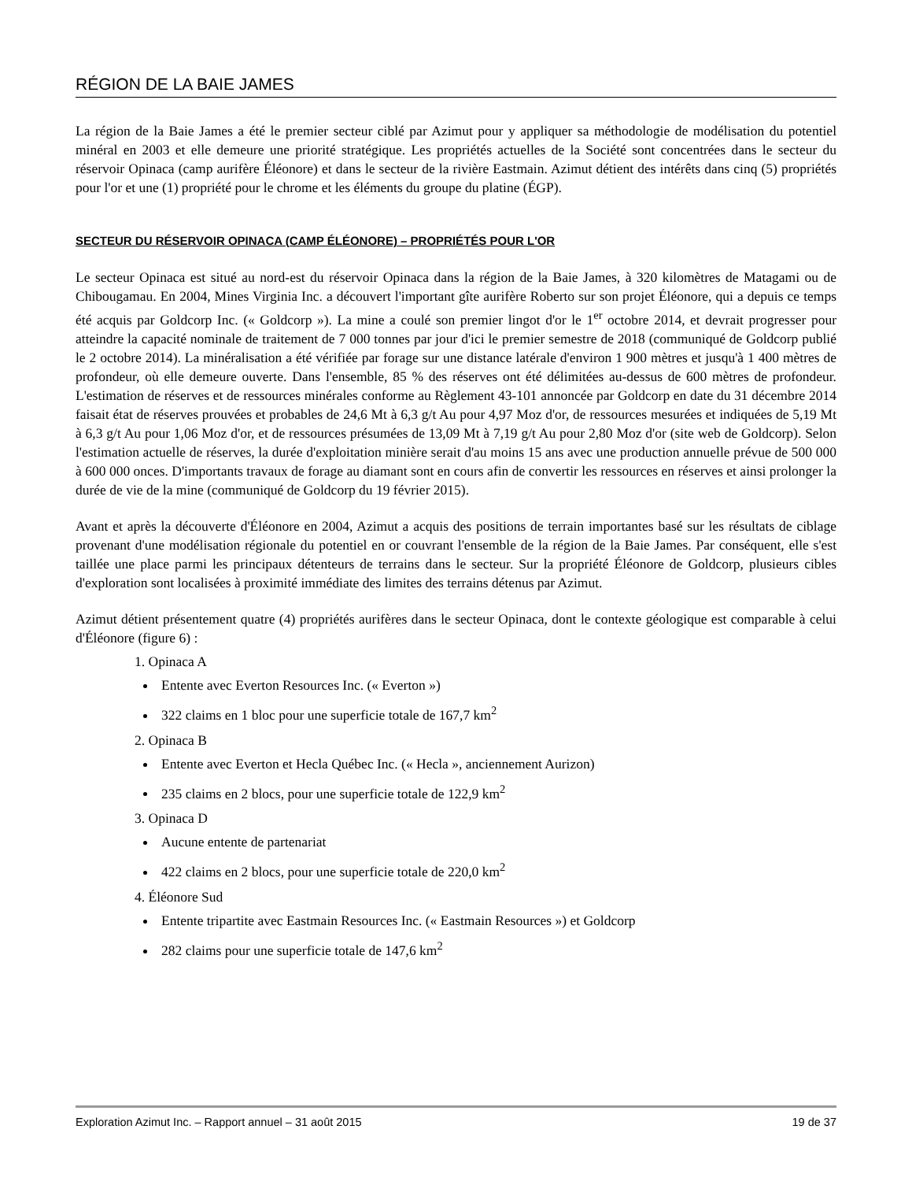RÉGION DE LA BAIE JAMES
La région de la Baie James a été le premier secteur ciblé par Azimut pour y appliquer sa méthodologie de modélisation du potentiel minéral en 2003 et elle demeure une priorité stratégique. Les propriétés actuelles de la Société sont concentrées dans le secteur du réservoir Opinaca (camp aurifère Éléonore) et dans le secteur de la rivière Eastmain. Azimut détient des intérêts dans cinq (5) propriétés pour l'or et une (1) propriété pour le chrome et les éléments du groupe du platine (ÉGP).
SECTEUR DU RÉSERVOIR OPINACA (CAMP ÉLÉONORE) – PROPRIÉTÉS POUR L'OR
Le secteur Opinaca est situé au nord-est du réservoir Opinaca dans la région de la Baie James, à 320 kilomètres de Matagami ou de Chibougamau. En 2004, Mines Virginia Inc. a découvert l'important gîte aurifère Roberto sur son projet Éléonore, qui a depuis ce temps été acquis par Goldcorp Inc. (« Goldcorp »). La mine a coulé son premier lingot d'or le 1<sup>er</sup> octobre 2014, et devrait progresser pour atteindre la capacité nominale de traitement de 7 000 tonnes par jour d'ici le premier semestre de 2018 (communiqué de Goldcorp publié le 2 octobre 2014). La minéralisation a été vérifiée par forage sur une distance latérale d'environ 1 900 mètres et jusqu'à 1 400 mètres de profondeur, où elle demeure ouverte. Dans l'ensemble, 85 % des réserves ont été délimitées au-dessus de 600 mètres de profondeur. L'estimation de réserves et de ressources minérales conforme au Règlement 43-101 annoncée par Goldcorp en date du 31 décembre 2014 faisait état de réserves prouvées et probables de 24,6 Mt à 6,3 g/t Au pour 4,97 Moz d'or, de ressources mesurées et indiquées de 5,19 Mt à 6,3 g/t Au pour 1,06 Moz d'or, et de ressources présumées de 13,09 Mt à 7,19 g/t Au pour 2,80 Moz d'or (site web de Goldcorp). Selon l'estimation actuelle de réserves, la durée d'exploitation minière serait d'au moins 15 ans avec une production annuelle prévue de 500 000 à 600 000 onces. D'importants travaux de forage au diamant sont en cours afin de convertir les ressources en réserves et ainsi prolonger la durée de vie de la mine (communiqué de Goldcorp du 19 février 2015).
Avant et après la découverte d'Éléonore en 2004, Azimut a acquis des positions de terrain importantes basé sur les résultats de ciblage provenant d'une modélisation régionale du potentiel en or couvrant l'ensemble de la région de la Baie James. Par conséquent, elle s'est taillée une place parmi les principaux détenteurs de terrains dans le secteur. Sur la propriété Éléonore de Goldcorp, plusieurs cibles d'exploration sont localisées à proximité immédiate des limites des terrains détenus par Azimut.
Azimut détient présentement quatre (4) propriétés aurifères dans le secteur Opinaca, dont le contexte géologique est comparable à celui d'Éléonore (figure 6) :
1. Opinaca A
Entente avec Everton Resources Inc. (« Everton »)
322 claims en 1 bloc pour une superficie totale de 167,7 km<sup>2</sup>
2. Opinaca B
Entente avec Everton et Hecla Québec Inc. (« Hecla », anciennement Aurizon)
235 claims en 2 blocs, pour une superficie totale de 122,9 km<sup>2</sup>
3. Opinaca D
Aucune entente de partenariat
422 claims en 2 blocs, pour une superficie totale de 220,0 km<sup>2</sup>
4. Éléonore Sud
Entente tripartite avec Eastmain Resources Inc. (« Eastmain Resources ») et Goldcorp
282 claims pour une superficie totale de 147,6 km<sup>2</sup>
Exploration Azimut Inc. – Rapport annuel – 31 août 2015 19 de 37